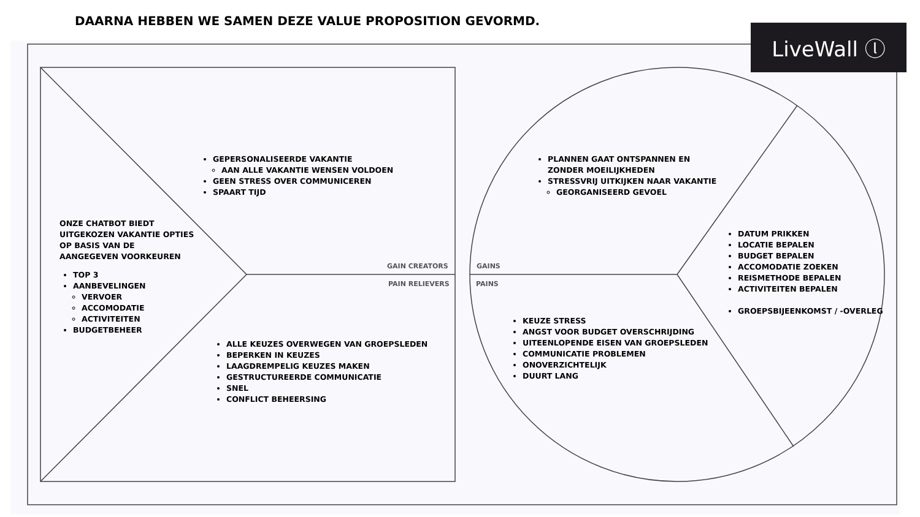DAARNA HEBBEN WE SAMEN DEZE VALUE PROPOSITION GEVORMD.
LiveWall ⓛ
ONZE CHATBOT BIEDT UITGEKOZEN VAKANTIE OPTIES OP BASIS VAN DE AANGEGEVEN VOORKEUREN
TOP 3
AANBEVELINGEN
VERVOER
ACCOMODATIE
ACTIVITEITEN
BUDGETBEHEER
GEPERSONALISEERDE VAKANTIE
AAN ALLE VAKANTIE WENSEN VOLDOEN
GEEN STRESS OVER COMMUNICEREN
SPAART TIJD
GAIN CREATORS
PAIN RELIEVERS
ALLE KEUZES OVERWEGEN VAN GROEPSLEDEN
BEPERKEN IN KEUZES
LAAGDREMPELIG KEUZES MAKEN
GESTRUCTUREERDE COMMUNICATIE
SNEL
CONFLICT BEHEERSING
PLANNEN GAAT ONTSPANNEN EN ZONDER MOEILIJKHEDEN
STRESSVRIJ UITKIJKEN NAAR VAKANTIE
GEORGANISEERD GEVOEL
GAINS
PAINS
DATUM PRIKKEN
LOCATIE BEPALEN
BUDGET BEPALEN
ACCOMODATIE ZOEKEN
REISMETHODE BEPALEN
ACTIVITEITEN BEPALEN
GROEPSBIJEENKOMST / -OVERLEG
KEUZE STRESS
ANGST VOOR BUDGET OVERSCHRIJDING
UITEENLOPENDE EISEN VAN GROEPSLEDEN
COMMUNICATIE PROBLEMEN
ONOVERZICHTELIJK
DUURT LANG